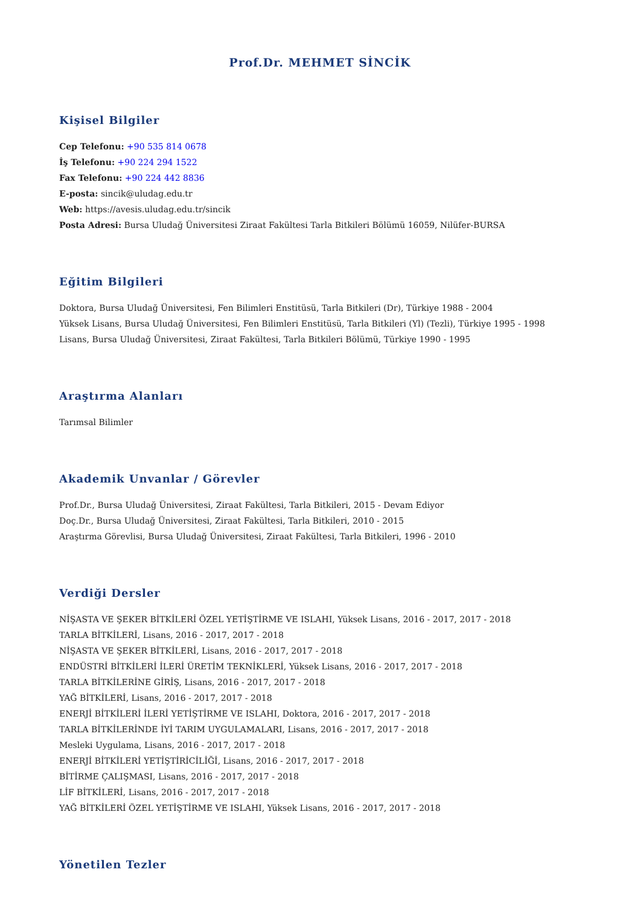Prof.Dr. MEHMET SİNCİK
Kişisel Bilgiler
Cep Telefonu: +90 535 814 0678
İş Telefonu: +90 224 294 1522
Fax Telefonu: +90 224 442 8836
E-posta: sincik@uludag.edu.tr
Web: https://avesis.uludag.edu.tr/sincik
Posta Adresi: Bursa Uludağ Üniversitesi Ziraat Fakültesi Tarla Bitkileri Bölümü 16059, Nilüfer-BURSA
Eğitim Bilgileri
Doktora, Bursa Uludağ Üniversitesi, Fen Bilimleri Enstitüsü, Tarla Bitkileri (Dr), Türkiye 1988 - 2004
Yüksek Lisans, Bursa Uludağ Üniversitesi, Fen Bilimleri Enstitüsü, Tarla Bitkileri (Yl) (Tezli), Türkiye 1995 - 1998
Lisans, Bursa Uludağ Üniversitesi, Ziraat Fakültesi, Tarla Bitkileri Bölümü, Türkiye 1990 - 1995
Araştırma Alanları
Tarımsal Bilimler
Akademik Unvanlar / Görevler
Prof.Dr., Bursa Uludağ Üniversitesi, Ziraat Fakültesi, Tarla Bitkileri, 2015 - Devam Ediyor
Doç.Dr., Bursa Uludağ Üniversitesi, Ziraat Fakültesi, Tarla Bitkileri, 2010 - 2015
Araştırma Görevlisi, Bursa Uludağ Üniversitesi, Ziraat Fakültesi, Tarla Bitkileri, 1996 - 2010
Verdiği Dersler
NİŞASTA VE ŞEKER BİTKİLERİ ÖZEL YETİŞTİRME VE ISLAHI, Yüksek Lisans, 2016 - 2017, 2017 - 2018
TARLA BİTKİLERİ, Lisans, 2016 - 2017, 2017 - 2018
NİŞASTA VE ŞEKER BİTKİLERİ, Lisans, 2016 - 2017, 2017 - 2018
ENDÜSTRİ BİTKİLERİ İLERİ ÜRETİM TEKNİKLERİ, Yüksek Lisans, 2016 - 2017, 2017 - 2018
TARLA BİTKİLERİNE GİRİŞ, Lisans, 2016 - 2017, 2017 - 2018
YAĞ BİTKİLERİ, Lisans, 2016 - 2017, 2017 - 2018
ENERJİ BİTKİLERİ İLERİ YETİŞTİRME VE ISLAHI, Doktora, 2016 - 2017, 2017 - 2018
TARLA BİTKİLERİNDE İYİ TARIM UYGULAMALARI, Lisans, 2016 - 2017, 2017 - 2018
Mesleki Uygulama, Lisans, 2016 - 2017, 2017 - 2018
ENERJİ BİTKİLERİ YETİŞTİRİCİLİĞİ, Lisans, 2016 - 2017, 2017 - 2018
BİTİRME ÇALIŞMASI, Lisans, 2016 - 2017, 2017 - 2018
LİF BİTKİLERİ, Lisans, 2016 - 2017, 2017 - 2018
YAĞ BİTKİLERİ ÖZEL YETİŞTİRME VE ISLAHI, Yüksek Lisans, 2016 - 2017, 2017 - 2018
Yönetilen Tezler